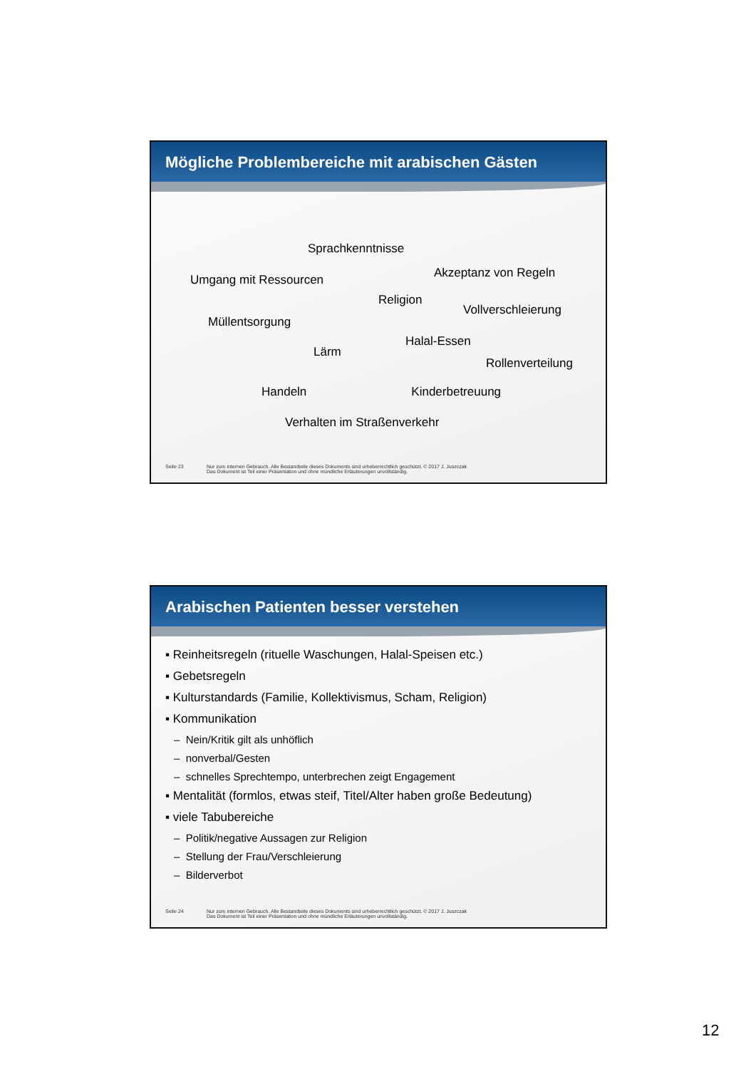Mögliche Problembereiche mit arabischen Gästen
Sprachkenntnisse
Akzeptanz von Regeln
Umgang mit Ressourcen
Religion
Vollverschleierung
Müllentsorgung
Halal-Essen
Lärm
Rollenverteilung
Handeln Kinderbetreuung
Verhalten im Straßenverkehr
Seite 23 Nur zum internen Gebrauch. Alle Bestandteile dieses Dokuments sind urheberrechtlich geschützt. © 2017 J. Juszczak
Das Dokument ist Teil einer Präsentation und ohne mündliche Erläuterungen unvollständig.
Arabischen Patienten besser verstehen
▪ Reinheitsregeln (rituelle Waschungen, Halal-Speisen etc.)
▪ Gebetsregeln
▪ Kulturstandards (Familie, Kollektivismus, Scham, Religion)
▪ Kommunikation
– Nein/Kritik gilt als unhöflich
– nonverbal/Gesten
– schnelles Sprechtempo, unterbrechen zeigt Engagement
▪ Mentalität (formlos, etwas steif, Titel/Alter haben große Bedeutung)
▪ viele Tabubereiche
– Politik/negative Aussagen zur Religion
– Stellung der Frau/Verschleierung
– Bilderverbot
Seite 24 Nur zum internen Gebrauch. Alle Bestandteile dieses Dokuments sind urheberrechtlich geschützt. © 2017 J. Juszczak
Das Dokument ist Teil einer Präsentation und ohne mündliche Erläuterungen unvollständig.
12